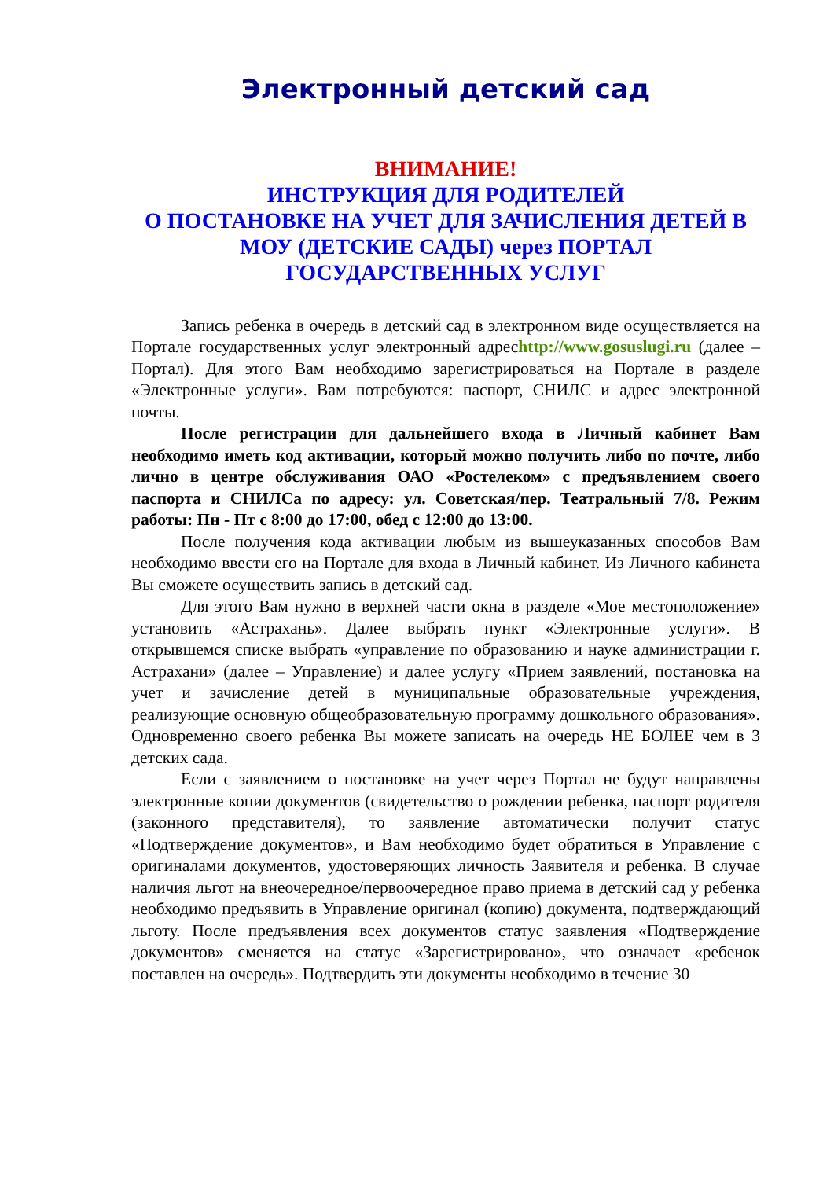Электронный детский сад
ВНИМАНИЕ!
ИНСТРУКЦИЯ ДЛЯ РОДИТЕЛЕЙ
О ПОСТАНОВКЕ НА УЧЕТ ДЛЯ ЗАЧИСЛЕНИЯ ДЕТЕЙ В МОУ (ДЕТСКИЕ САДЫ) через ПОРТАЛ ГОСУДАРСТВЕННЫХ УСЛУГ
Запись ребенка в очередь в детский сад в электронном виде осуществляется на Портале государственных услуг электронный адресhttp://www.gosuslugi.ru (далее – Портал). Для этого Вам необходимо зарегистрироваться на Портале в разделе «Электронные услуги». Вам потребуются: паспорт, СНИЛС и адрес электронной почты.
После регистрации для дальнейшего входа в Личный кабинет Вам необходимо иметь код активации, который можно получить либо по почте, либо лично в центре обслуживания ОАО «Ростелеком» с предъявлением своего паспорта и СНИЛСа по адресу: ул. Советская/пер. Театральный 7/8. Режим работы: Пн - Пт с 8:00 до 17:00, обед с 12:00 до 13:00.
После получения кода активации любым из вышеуказанных способов Вам необходимо ввести его на Портале для входа в Личный кабинет. Из Личного кабинета Вы сможете осуществить запись в детский сад.
Для этого Вам нужно в верхней части окна в разделе «Мое местоположение» установить «Астрахань». Далее выбрать пункт «Электронные услуги». В открывшемся списке выбрать «управление по образованию и науке администрации г. Астрахани» (далее – Управление) и далее услугу «Прием заявлений, постановка на учет и зачисление детей в муниципальные образовательные учреждения, реализующие основную общеобразовательную программу дошкольного образования». Одновременно своего ребенка Вы можете записать на очередь НЕ БОЛЕЕ чем в 3 детских сада.
Если с заявлением о постановке на учет через Портал не будут направлены электронные копии документов (свидетельство о рождении ребенка, паспорт родителя (законного представителя), то заявление автоматически получит статус «Подтверждение документов», и Вам необходимо будет обратиться в Управление с оригиналами документов, удостоверяющих личность Заявителя и ребенка. В случае наличия льгот на внеочередное/первоочередное право приема в детский сад у ребенка необходимо предъявить в Управление оригинал (копию) документа, подтверждающий льготу. После предъявления всех документов статус заявления «Подтверждение документов» сменяется на статус «Зарегистрировано», что означает «ребенок поставлен на очередь». Подтвердить эти документы необходимо в течение 30